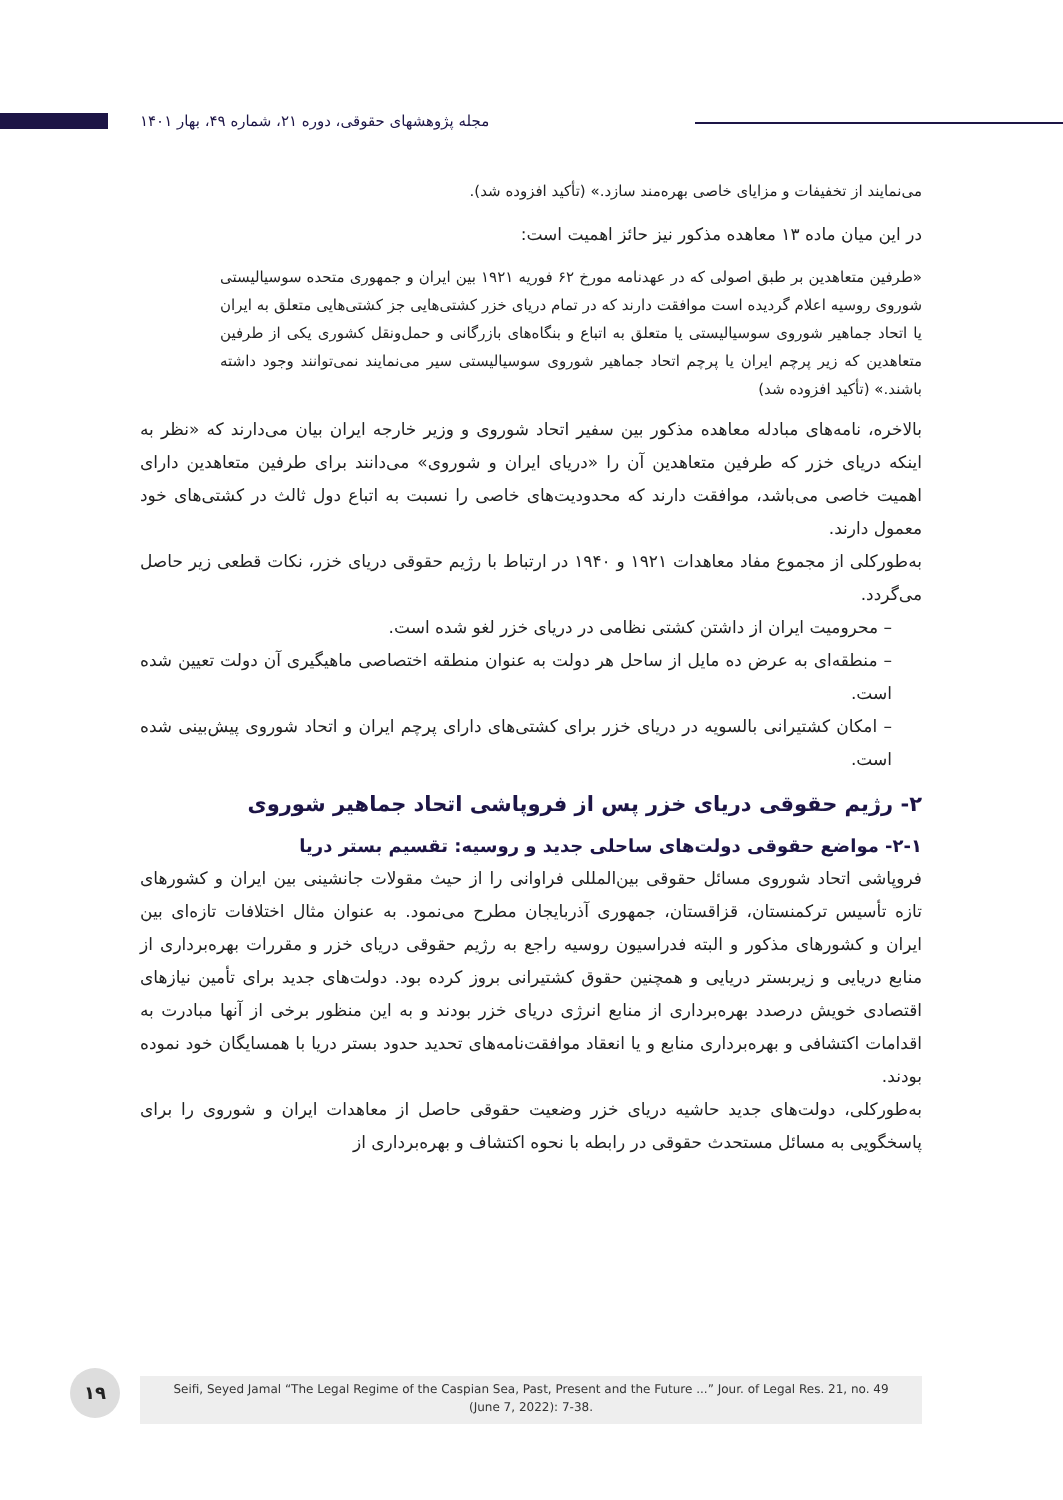مجله پژوهشهای حقوقی، دوره ۲۱، شماره ۴۹، بهار ۱۴۰۱
می‌نمایند از تخفیفات و مزایای خاصی بهره‌مند سازد.» (تأکید افزوده شد).
در این میان ماده ۱۳ معاهده مذکور نیز حائز اهمیت است:
«طرفین متعاهدین بر طبق اصولی که در عهدنامه مورخ ۶۲ فوریه ۱۹۲۱ بین ایران و جمهوری متحده سوسیالیستی شوروی روسیه اعلام گردیده است موافقت دارند که در تمام دریای خزر کشتی‌هایی جز کشتی‌هایی متعلق به ایران یا اتحاد جماهیر شوروی سوسیالیستی یا متعلق به اتباع و بنگاه‌های بازرگانی و حمل‌ونقل کشوری یکی از طرفین متعاهدین که زیر پرچم ایران یا پرچم اتحاد جماهیر شوروی سوسیالیستی سیر می‌نمایند نمی‌توانند وجود داشته باشند.» (تأکید افزوده شد)
بالاخره، نامه‌های مبادله معاهده مذکور بین سفیر اتحاد شوروی و وزیر خارجه ایران بیان می‌دارند که «نظر به اینکه دریای خزر که طرفین متعاهدین آن را «دریای ایران و شوروی» می‌دانند برای طرفین متعاهدین دارای اهمیت خاصی می‌باشد، موافقت دارند که محدودیت‌های خاصی را نسبت به اتباع دول ثالث در کشتی‌های خود معمول دارند.
به‌طورکلی از مجموع مفاد معاهدات ۱۹۲۱ و ۱۹۴۰ در ارتباط با رژیم حقوقی دریای خزر، نکات قطعی زیر حاصل می‌گردد.
– محرومیت ایران از داشتن کشتی نظامی در دریای خزر لغو شده است.
– منطقه‌ای به عرض ده مایل از ساحل هر دولت به عنوان منطقه اختصاصی ماهیگیری آن دولت تعیین شده است.
– امکان کشتیرانی بالسویه در دریای خزر برای کشتی‌های دارای پرچم ایران و اتحاد شوروی پیش‌بینی شده است.
۲- رژیم حقوقی دریای خزر پس از فروپاشی اتحاد جماهیر شوروی
۲-۱- مواضع حقوقی دولت‌های ساحلی جدید و روسیه: تقسیم بستر دریا
فروپاشی اتحاد شوروی مسائل حقوقی بین‌المللی فراوانی را از حیث مقولات جانشینی بین ایران و کشورهای تازه تأسیس ترکمنستان، قزاقستان، جمهوری آذربایجان مطرح می‌نمود. به عنوان مثال اختلافات تازه‌ای بین ایران و کشورهای مذکور و البته فدراسیون روسیه راجع به رژیم حقوقی دریای خزر و مقررات بهره‌برداری از منابع دریایی و زیربستر دریایی و همچنین حقوق کشتیرانی بروز کرده بود. دولت‌های جدید برای تأمین نیازهای اقتصادی خویش درصدد بهره‌برداری از منابع انرژی دریای خزر بودند و به این منظور برخی از آنها مبادرت به اقدامات اکتشافی و بهره‌برداری منابع و یا انعقاد موافقت‌نامه‌های تحدید حدود بستر دریا با همسایگان خود نموده بودند.
به‌طورکلی، دولت‌های جدید حاشیه دریای خزر وضعیت حقوقی حاصل از معاهدات ایران و شوروی را برای پاسخگویی به مسائل مستحدث حقوقی در رابطه با نحوه اکتشاف و بهره‌برداری از
۱۹
Seifi, Seyed Jamal “The Legal Regime of the Caspian Sea, Past, Present and the Future ...” Jour. of Legal Res. 21, no. 49
(June 7, 2022): 7-38.